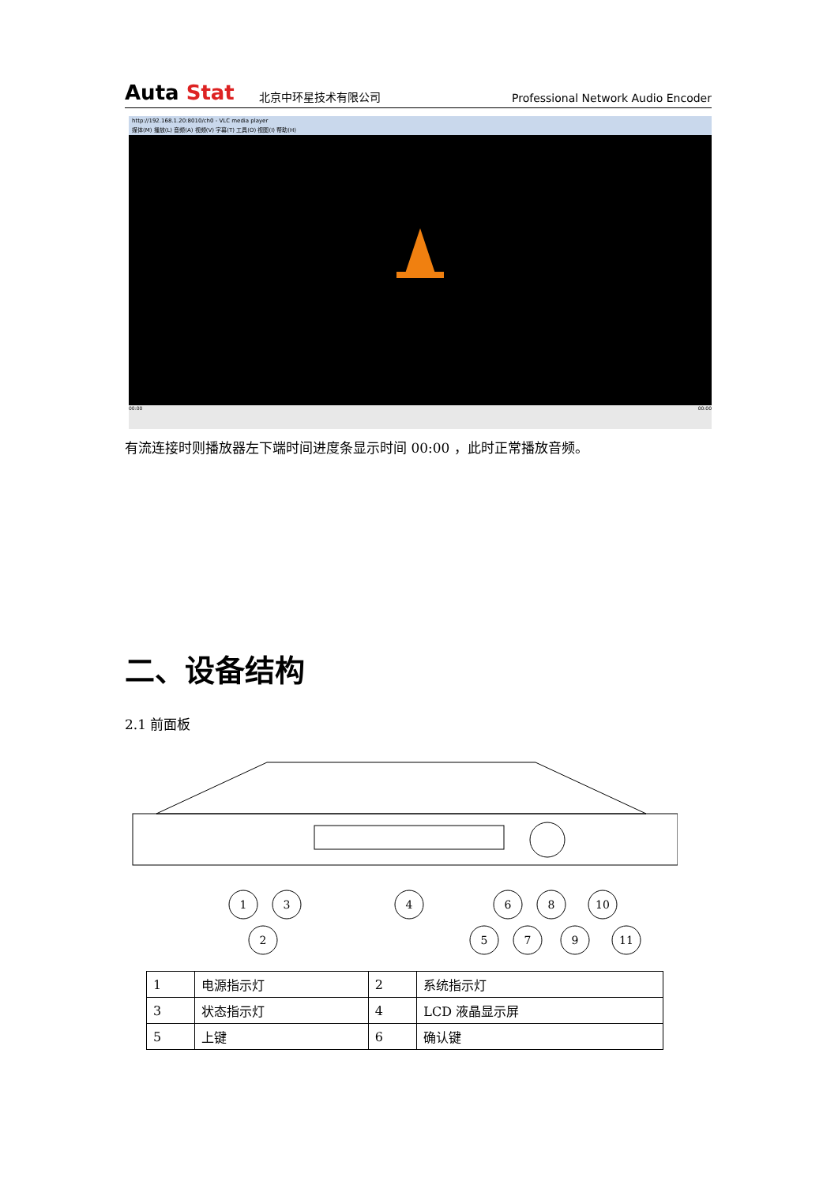Auta Stat
北京中环星技术有限公司
Professional Network Audio Encoder
http://192.168.1.20:8010/ch0 - VLC media player
媒体(M) 播放(L) 音频(A) 视频(V) 字幕(T) 工具(O) 视图(I) 帮助(H)
00:00 00:00
有流连接时则播放器左下端时间进度条显示时间 00:00 ，此时正常播放音频。
二、设备结构
2.1 前面板
1
3
4
2
6
8
10
5
7
9
11
| 1 | 电源指示灯 | 2 | 系统指示灯 |
| 3 | 状态指示灯 | 4 | LCD 液晶显示屏 |
| 5 | 上键 | 6 | 确认键 |